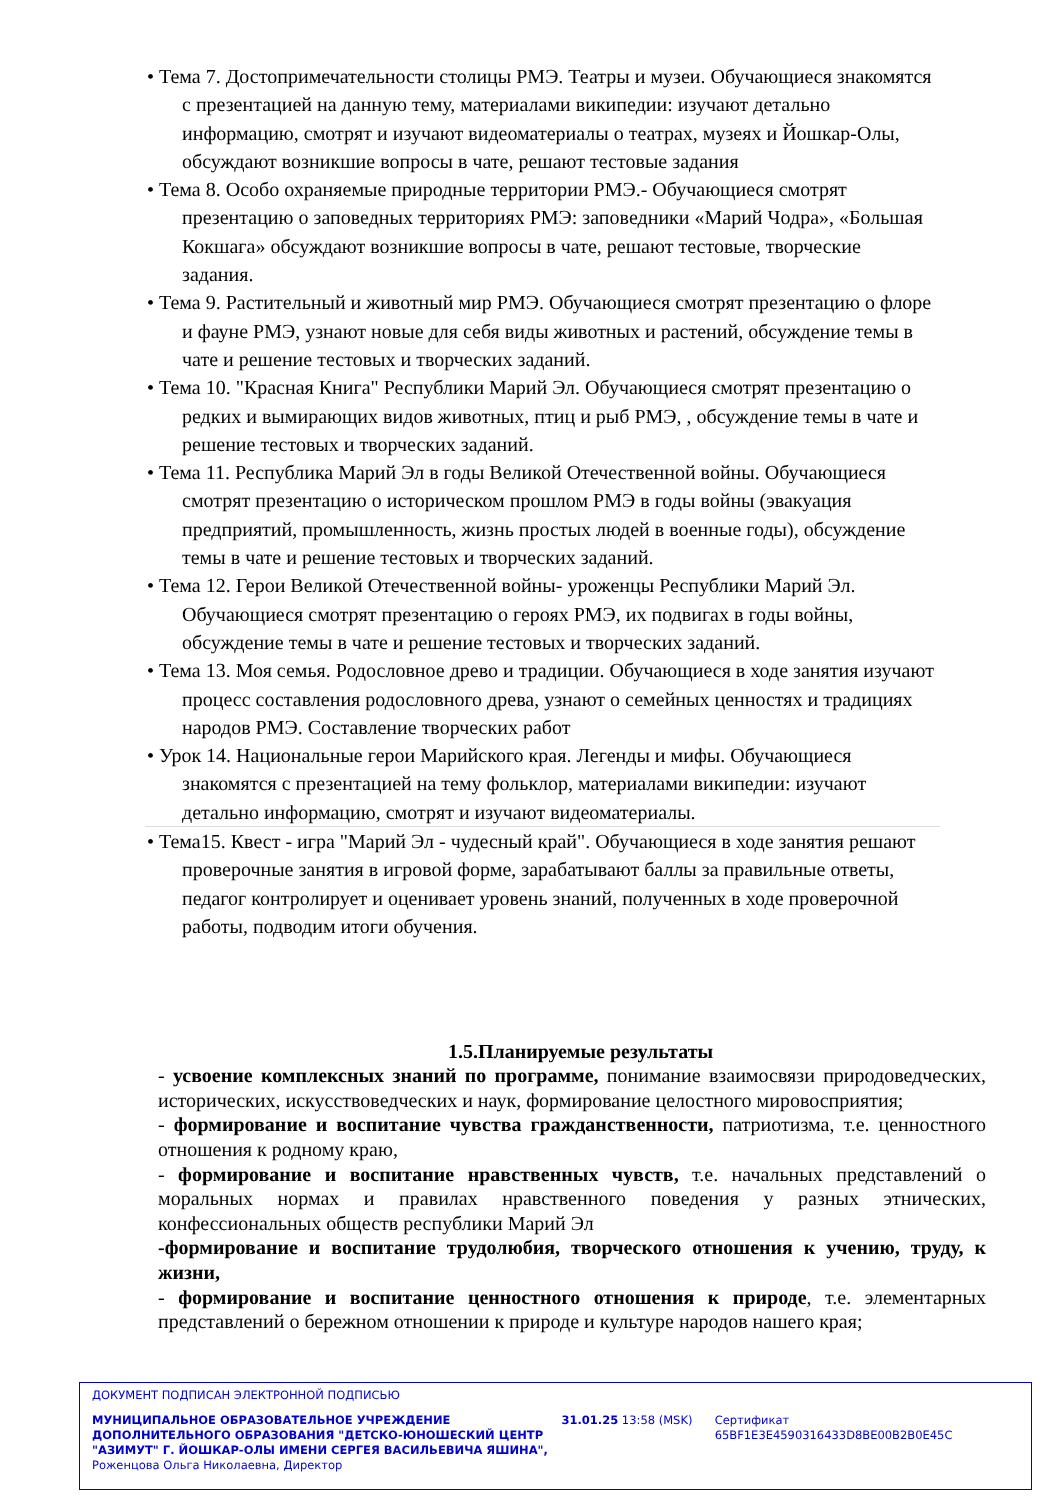• Тема 7. Достопримечательности столицы РМЭ. Театры и музеи. Обучающиеся знакомятся с презентацией на данную тему, материалами википедии: изучают детально информацию, смотрят и изучают видеоматериалы о театрах, музеях и Йошкар-Олы, обсуждают возникшие вопросы в чате, решают тестовые задания
• Тема 8. Особо охраняемые природные территории РМЭ.- Обучающиеся смотрят презентацию о заповедных территориях РМЭ: заповедники «Марий Чодра», «Большая Кокшага» обсуждают возникшие вопросы в чате, решают тестовые, творческие задания.
• Тема 9. Растительный и животный мир РМЭ. Обучающиеся смотрят презентацию о флоре и фауне РМЭ, узнают новые для себя виды животных и растений, обсуждение темы в чате и решение тестовых и творческих заданий.
• Тема 10. "Красная Книга" Республики Марий Эл. Обучающиеся смотрят презентацию о редких и вымирающих видов животных, птиц и рыб РМЭ, , обсуждение темы в чате и решение тестовых и творческих заданий.
• Тема 11. Республика Марий Эл в годы Великой Отечественной войны. Обучающиеся смотрят презентацию о историческом прошлом РМЭ в годы войны (эвакуация предприятий, промышленность, жизнь простых людей в военные годы), обсуждение темы в чате и решение тестовых и творческих заданий.
• Тема 12. Герои Великой Отечественной войны- уроженцы Республики Марий Эл. Обучающиеся смотрят презентацию о героях РМЭ, их подвигах в годы войны, обсуждение темы в чате и решение тестовых и творческих заданий.
• Тема 13. Моя семья. Родословное древо и традиции. Обучающиеся в ходе занятия изучают процесс составления родословного древа, узнают о семейных ценностях и традициях народов РМЭ. Составление творческих работ
• Урок 14. Национальные герои Марийского края. Легенды и мифы. Обучающиеся знакомятся с презентацией на тему фольклор, материалами википедии: изучают детально информацию, смотрят и изучают видеоматериалы.
• Тема15. Квест - игра "Марий Эл - чудесный край". Обучающиеся в ходе занятия решают проверочные занятия в игровой форме, зарабатывают баллы за правильные ответы, педагог контролирует и оценивает уровень знаний, полученных в ходе проверочной работы, подводим итоги обучения.
1.5.Планируемые результаты
- усвоение комплексных знаний по программе, понимание взаимосвязи природоведческих, исторических, искусствоведческих и наук, формирование целостного мировосприятия;
- формирование и воспитание чувства гражданственности, патриотизма, т.е. ценностного отношения к родному краю,
- формирование и воспитание нравственных чувств, т.е. начальных представлений о моральных нормах и правилах нравственного поведения у разных этнических, конфессиональных обществ республики Марий Эл
-формирование и воспитание трудолюбия, творческого отношения к учению, труду, к жизни,
- формирование и воспитание ценностного отношения к природе, т.е. элементарных представлений о бережном отношении к природе и культуре народов нашего края;
ДОКУМЕНТ ПОДПИСАН ЭЛЕКТРОННОЙ ПОДПИСЬЮ
МУНИЦИПАЛЬНОЕ ОБРАЗОВАТЕЛЬНОЕ УЧРЕЖДЕНИЕ ДОПОЛНИТЕЛЬНОГО ОБРАЗОВАНИЯ "ДЕТСКО-ЮНОШЕСКИЙ ЦЕНТР "АЗИМУТ" Г. ЙОШКАР-ОЛЫ ИМЕНИ СЕРГЕЯ ВАСИЛЬЕВИЧА ЯШИНА",
Роженцова Ольга Николаевна, Директор
31.01.25 13:58 (MSK) Сертификат 65BF1E3E4590316433D8BE00B2B0E45C